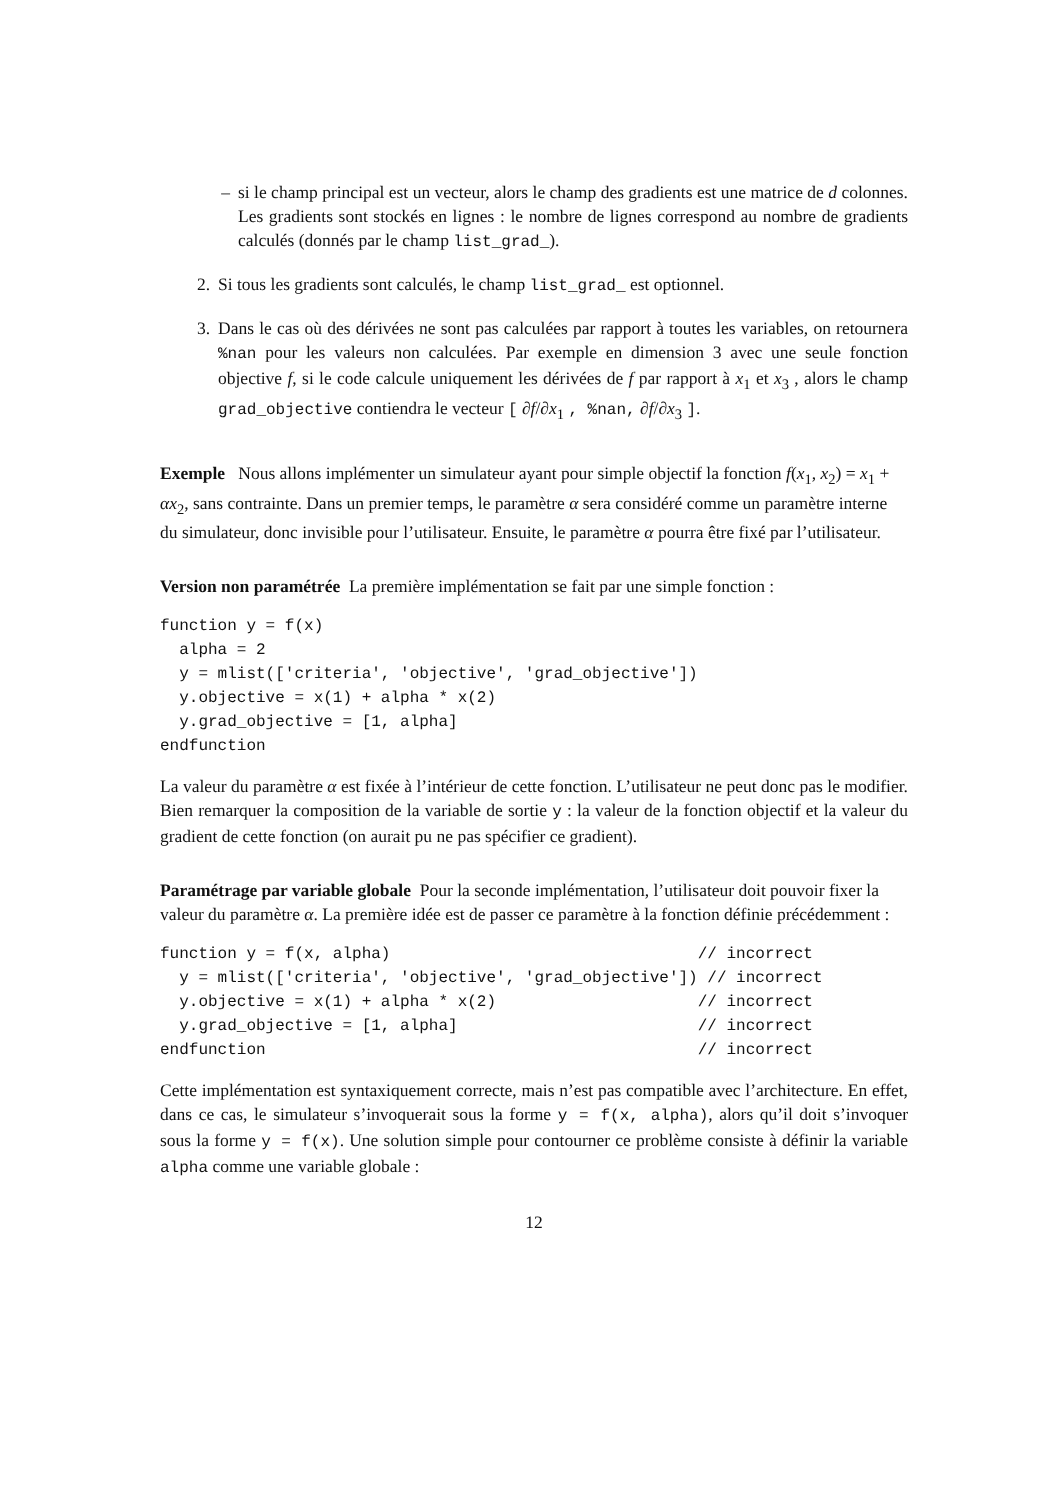– si le champ principal est un vecteur, alors le champ des gradients est une matrice de d colonnes. Les gradients sont stockés en lignes : le nombre de lignes correspond au nombre de gradients calculés (donnés par le champ list_grad_).
2. Si tous les gradients sont calculés, le champ list_grad_ est optionnel.
3. Dans le cas où des dérivées ne sont pas calculées par rapport à toutes les variables, on retournera %nan pour les valeurs non calculées. Par exemple en dimension 3 avec une seule fonction objective f, si le code calcule uniquement les dérivées de f par rapport à x<sub>1</sub> et x<sub>3</sub> , alors le champ grad_objective contiendra le vecteur [ ∂f/∂x<sub>1</sub> , %nan, ∂f/∂x<sub>3</sub> ].
Exemple
Nous allons implémenter un simulateur ayant pour simple objectif la fonction f(x<sub>1</sub>, x<sub>2</sub>) = x<sub>1</sub> + αx<sub>2</sub>, sans contrainte. Dans un premier temps, le paramètre α sera considéré comme un paramètre interne du simulateur, donc invisible pour l’utilisateur. Ensuite, le paramètre α pourra être fixé par l’utilisateur.
Version non paramétrée
La première implémentation se fait par une simple fonction :
function y = f(x)
  alpha = 2
  y = mlist(['criteria', 'objective', 'grad_objective'])
  y.objective = x(1) + alpha * x(2)
  y.grad_objective = [1, alpha]
endfunction
La valeur du paramètre α est fixée à l’intérieur de cette fonction. L’utilisateur ne peut donc pas le modifier. Bien remarquer la composition de la variable de sortie y : la valeur de la fonction objectif et la valeur du gradient de cette fonction (on aurait pu ne pas spécifier ce gradient).
Paramétrage par variable globale
Pour la seconde implémentation, l’utilisateur doit pouvoir fixer la valeur du paramètre α. La première idée est de passer ce paramètre à la fonction définie précédemment :
function y = f(x, alpha)                                // incorrect
  y = mlist(['criteria', 'objective', 'grad_objective']) // incorrect
  y.objective = x(1) + alpha * x(2)                     // incorrect
  y.grad_objective = [1, alpha]                         // incorrect
endfunction                                             // incorrect
Cette implémentation est syntaxiquement correcte, mais n’est pas compatible avec l’architecture. En effet, dans ce cas, le simulateur s’invoquerait sous la forme y = f(x, alpha), alors qu’il doit s’invoquer sous la forme y = f(x). Une solution simple pour contourner ce problème consiste à définir la variable alpha comme une variable globale :
12